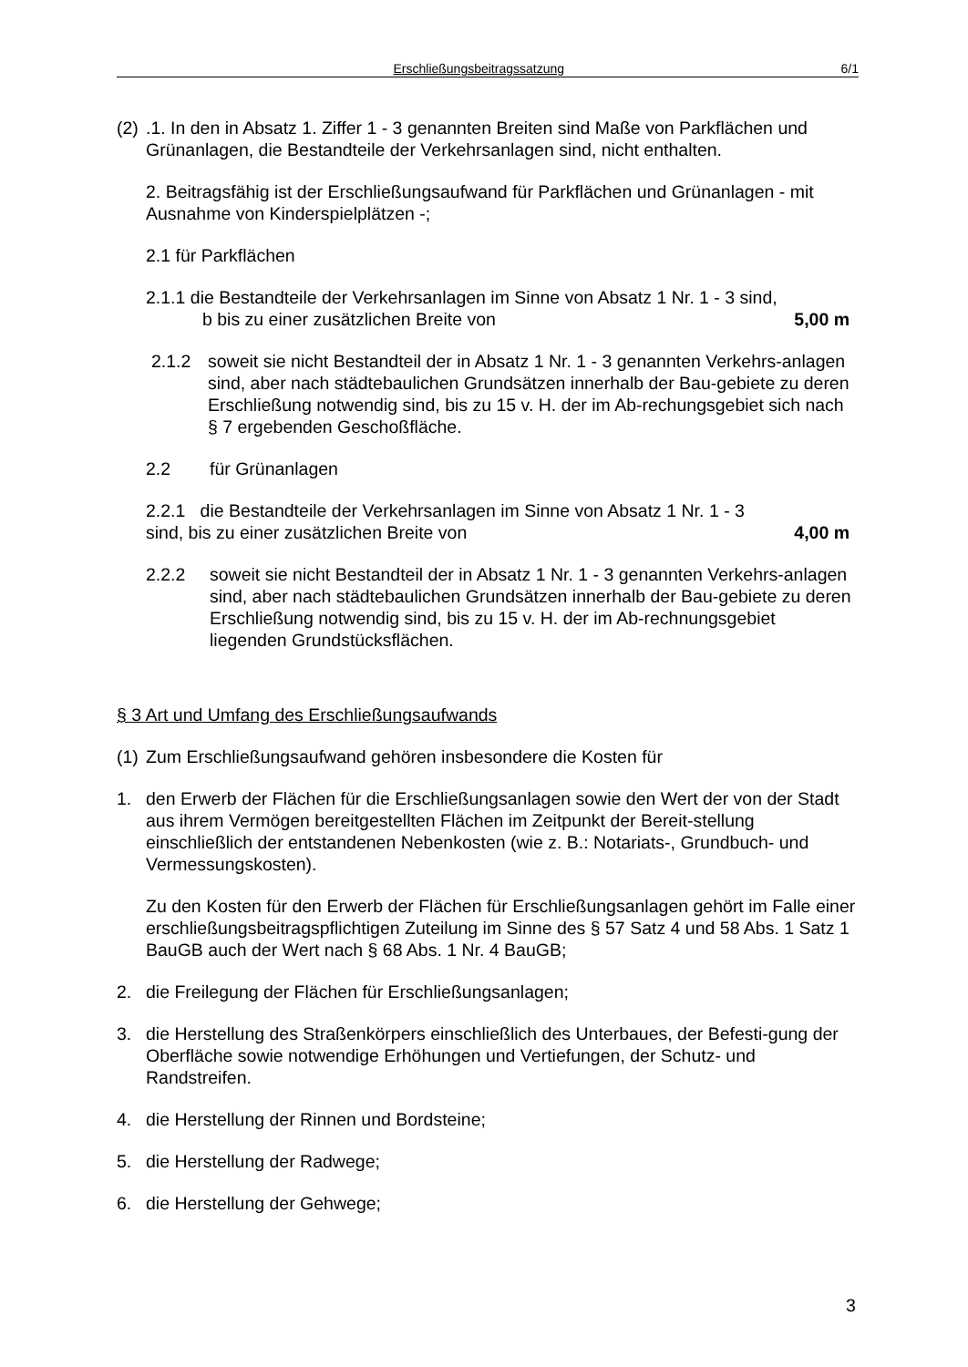Erschließungsbeitragssatzung 6/1
(2)
.1. In den in Absatz 1. Ziffer 1 - 3 genannten Breiten sind Maße von Parkflächen und Grünanlagen, die Bestandteile der Verkehrsanlagen sind, nicht enthalten.
2. Beitragsfähig ist der Erschließungsaufwand für Parkflächen und Grünanlagen - mit Ausnahme von Kinderspielplätzen -;
2.1 für Parkflächen
2.1.1 die Bestandteile der Verkehrsanlagen im Sinne von Absatz 1 Nr. 1 - 3 sind,
b bis zu einer zusätzlichen Breite von 5,00 m
2.1.2 soweit sie nicht Bestandteil der in Absatz 1 Nr. 1 - 3 genannten Verkehrs-anlagen sind, aber nach städtebaulichen Grundsätzen innerhalb der Bau-gebiete zu deren Erschließung notwendig sind, bis zu 15 v. H. der im Ab-rechungsgebiet sich nach § 7 ergebenden Geschoßfläche.
2.2 für Grünanlagen
2.2.1 die Bestandteile der Verkehrsanlagen im Sinne von Absatz 1 Nr. 1 - 3
sind, bis zu einer zusätzlichen Breite von 4,00 m
2.2.2 soweit sie nicht Bestandteil der in Absatz 1 Nr. 1 - 3 genannten Verkehrs-anlagen sind, aber nach städtebaulichen Grundsätzen innerhalb der Bau-gebiete zu deren Erschließung notwendig sind, bis zu 15 v. H. der im Ab-rechnungsgebiet liegenden Grundstücksflächen.
§ 3 Art und Umfang des Erschließungsaufwands
(1)
Zum Erschließungsaufwand gehören insbesondere die Kosten für
1. den Erwerb der Flächen für die Erschließungsanlagen sowie den Wert der von der Stadt aus ihrem Vermögen bereitgestellten Flächen im Zeitpunkt der Bereit-stellung einschließlich der entstandenen Nebenkosten (wie z. B.: Notariats-, Grundbuch- und Vermessungskosten).
Zu den Kosten für den Erwerb der Flächen für Erschließungsanlagen gehört im Falle einer erschließungsbeitragspflichtigen Zuteilung im Sinne des § 57 Satz 4 und 58 Abs. 1 Satz 1 BauGB auch der Wert nach § 68 Abs. 1 Nr. 4 BauGB;
2. die Freilegung der Flächen für Erschließungsanlagen;
3. die Herstellung des Straßenkörpers einschließlich des Unterbaues, der Befesti-gung der Oberfläche sowie notwendige Erhöhungen und Vertiefungen, der Schutz- und Randstreifen.
4. die Herstellung der Rinnen und Bordsteine;
5. die Herstellung der Radwege;
6. die Herstellung der Gehwege;
3